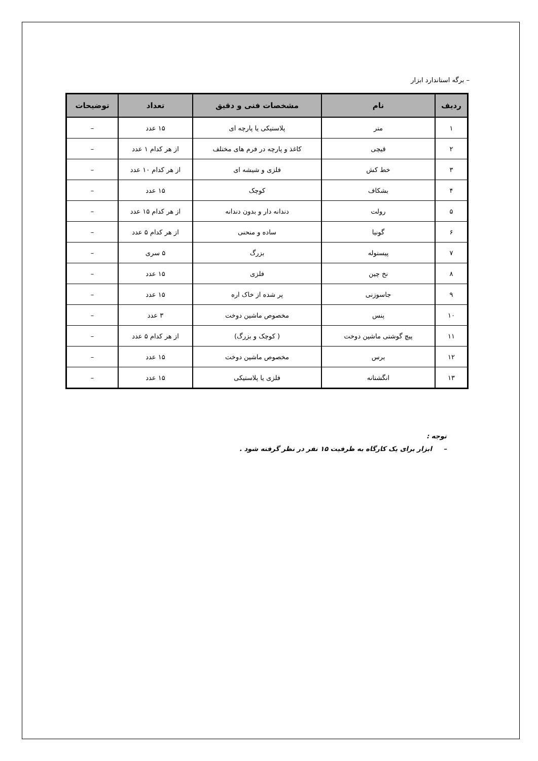– برگه استاندارد ابزار
| ردیف | نام | مشخصات فنی و دقیق | تعداد | توضیحات |
| --- | --- | --- | --- | --- |
| ۱ | متر | پلاستیکی یا پارچه ای | ۱۵ عدد | – |
| ۲ | قیچی | کاغذ و پارچه در فرم های مختلف | از هر کدام ۱ عدد | – |
| ۳ | خط کش | فلزی و شیشه ای | از هر کدام ۱۰ عدد | – |
| ۴ | بشکاف | کوچک | ۱۵ عدد | – |
| ۵ | رولت | دندانه دار و بدون دندانه | از هر کدام ۱۵ عدد | – |
| ۶ | گونیا | ساده و منحنی | از هر کدام ۵ عدد | – |
| ۷ | پیستوله | بزرگ | ۵ سری | – |
| ۸ | نخ چین | فلزی | ۱۵ عدد | – |
| ۹ | جاسوزنی | پر شده از خاک اره | ۱۵ عدد | – |
| ۱۰ | پنس | مخصوص ماشین دوخت | ۳ عدد | – |
| ۱۱ | پیچ گوشتی ماشین دوخت | ( کوچک و بزرگ) | از هر کدام ۵ عدد | – |
| ۱۲ | برس | مخصوص ماشین دوخت | ۱۵ عدد | – |
| ۱۳ | انگشتانه | فلزی یا پلاستیکی | ۱۵ عدد | – |
توجه :
– ابزار برای یک کارگاه به ظرفیت ۱۵ نفر در نظر گرفته شود .